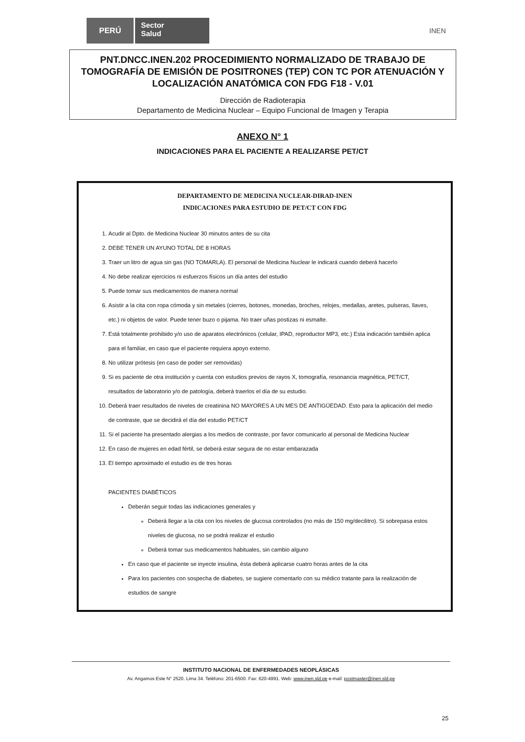PERÚ
Sector
Salud
INEN
PNT.DNCC.INEN.202 PROCEDIMIENTO NORMALIZADO DE TRABAJO DE TOMOGRAFÍA DE EMISIÓN DE POSITRONES (TEP) CON TC POR ATENUACIÓN Y LOCALIZACIÓN ANATÓMICA CON FDG F18 - V.01
Dirección de Radioterapia
Departamento de Medicina Nuclear – Equipo Funcional de Imagen y Terapia
ANEXO N° 1
INDICACIONES PARA EL PACIENTE A REALIZARSE PET/CT
DEPARTAMENTO DE MEDICINA NUCLEAR-DIRAD-INEN
INDICACIONES PARA ESTUDIO DE PET/CT CON FDG
1. Acudir al Dpto. de Medicina Nuclear 30 minutos antes de su cita
2. DEBE TENER UN AYUNO TOTAL DE 8 HORAS
3. Traer un litro de agua sin gas (NO TOMARLA). El personal de Medicina Nuclear le indicará cuando deberá hacerlo
4. No debe realizar ejercicios ni esfuerzos físicos un día antes del estudio
5. Puede tomar sus medicamentos de manera normal
6. Asistir a la cita con ropa cómoda y sin metales (cierres, botones, monedas, broches, relojes, medallas, aretes, pulseras, llaves, etc.) ni objetos de valor. Puede tener buzo o pijama. No traer uñas postizas ni esmalte.
7. Está totalmente prohibido y/o uso de aparatos electrónicos (celular, IPAD, reproductor MP3, etc.) Esta indicación también aplica para el familiar, en caso que el paciente requiera apoyo externo.
8. No utilizar prótesis (en caso de poder ser removidas)
9. Si es paciente de otra institución y cuenta con estudios previos de rayos X, tomografía, resonancia magnética, PET/CT, resultados de laboratorio y/o de patología, deberá traerlos el día de su estudio.
10. Deberá traer resultados de niveles de creatinina NO MAYORES A UN MES DE ANTIGÜEDAD. Esto para la aplicación del medio de contraste, que se decidirá el día del estudio PET/CT
11. Si el paciente ha presentado alergias a los medios de contraste, por favor comunicarlo al personal de Medicina Nuclear
12. En caso de mujeres en edad fértil, se deberá estar segura de no estar embarazada
13. El tiempo aproximado el estudio es de tres horas
PACIENTES DIABÉTICOS
Deberán seguir todas las indicaciones generales y
Deberá llegar a la cita con los niveles de glucosa controlados (no más de 150 mg/decilitro). Si sobrepasa estos niveles de glucosa, no se podrá realizar el estudio
Deberá tomar sus medicamentos habituales, sin cambio alguno
En caso que el paciente se inyecte insulina, ésta deberá aplicarse cuatro horas antes de la cita
Para los pacientes con sospecha de diabetes, se sugiere comentarlo con su médico tratante para la realización de estudios de sangre
INSTITUTO NACIONAL DE ENFERMEDADES NEOPLÁSICAS
Av. Angamos Este N° 2520. Lima 34. Teléfono: 201-6500. Fax: 620-4991. Web: www.inen.sld.pe e-mail: postmaster@inen.sld.pe
25